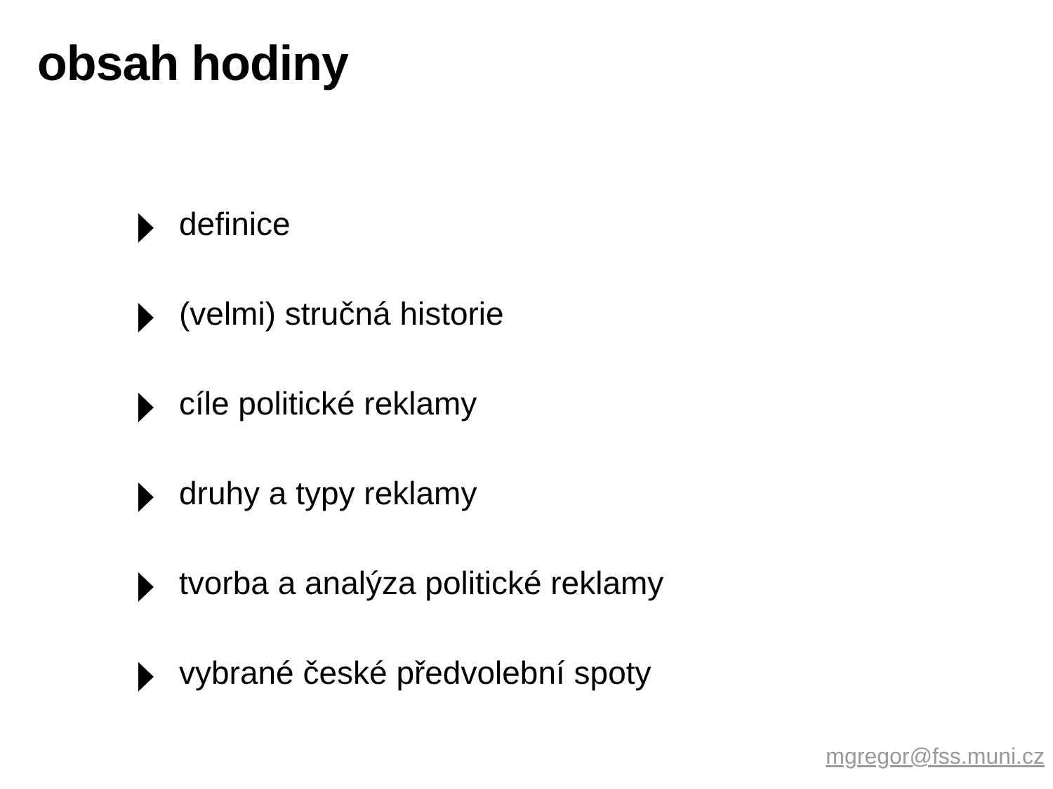obsah hodiny
definice
(velmi) stručná historie
cíle politické reklamy
druhy a typy reklamy
tvorba a analýza politické reklamy
vybrané české předvolební spoty
mgregor@fss.muni.cz